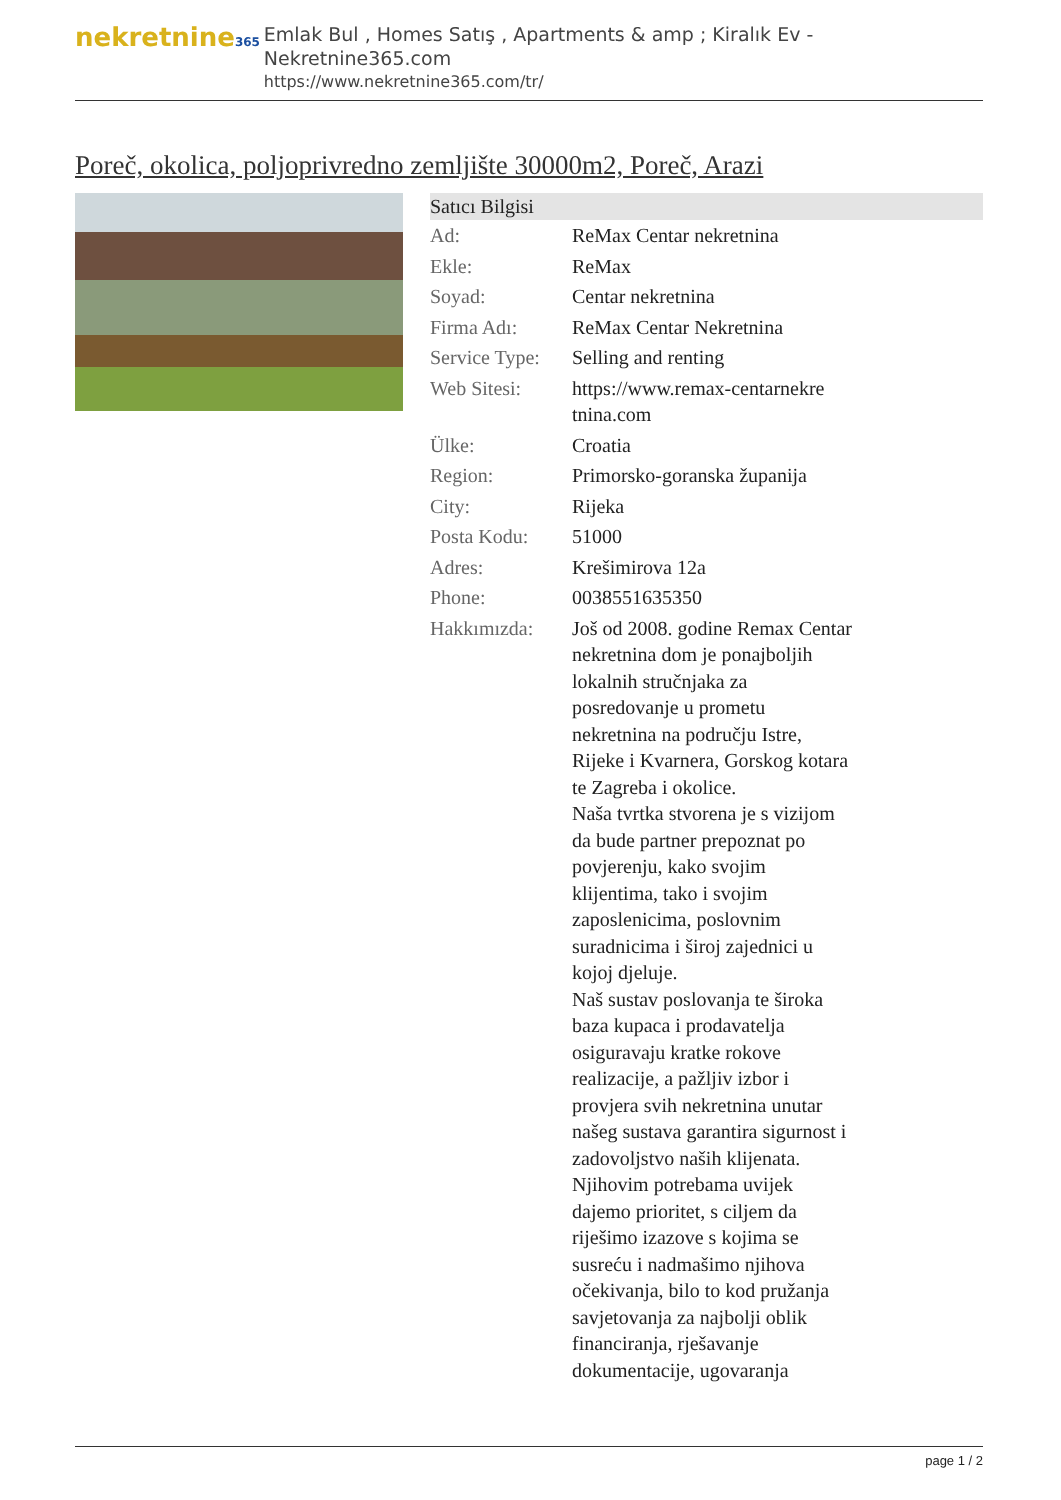nekretnine365
Emlak Bul , Homes Satış , Apartments & amp ; Kiralık Ev - Nekretnine365.com
https://www.nekretnine365.com/tr/
Poreč, okolica, poljoprivredno zemljište 30000m2, Poreč, Arazi
| Satıcı Bilgisi | | |
| --- | --- | --- |
| Ad: | ReMax Centar nekretnina | |
| Ekle: | ReMax | |
| Soyad: | Centar nekretnina | |
| Firma Adı: | ReMax Centar Nekretnina | |
| Service Type: | Selling and renting | |
| Web Sitesi: | https://www.remax-centarnekre tnina.com | |
| Ülke: | Croatia | |
| Region: | Primorsko-goranska županija | |
| City: | Rijeka | |
| Posta Kodu: | 51000 | |
| Adres: | Krešimirova 12a | |
| Phone: | 0038551635350 | |
| Hakkımızda: | Još od 2008. godine Remax Centar nekretnina dom je ponajboljih lokalnih stručnjaka za posredovanje u prometu nekretnina na području Istre, Rijeke i Kvarnera, Gorskog kotara te Zagreba i okolice. Naša tvrtka stvorena je s vizijom da bude partner prepoznat po povjerenju, kako svojim klijentima, tako i svojim zaposlenicima, poslovnim suradnicima i široj zajednici u kojoj djeluje. Naš sustav poslovanja te široka baza kupaca i prodavatelja osiguravaju kratke rokove realizacije, a pažljiv izbor i provjera svih nekretnina unutar našeg sustava garantira sigurnost i zadovoljstvo naših klijenata. Njihovim potrebama uvijek dajemo prioritet, s ciljem da riješimo izazove s kojima se susreću i nadmašimo njihova očekivanja, bilo to kod pružanja savjetovanja za najbolji oblik financiranja, rješavanje dokumentacije, ugovaranja | |
page 1 / 2